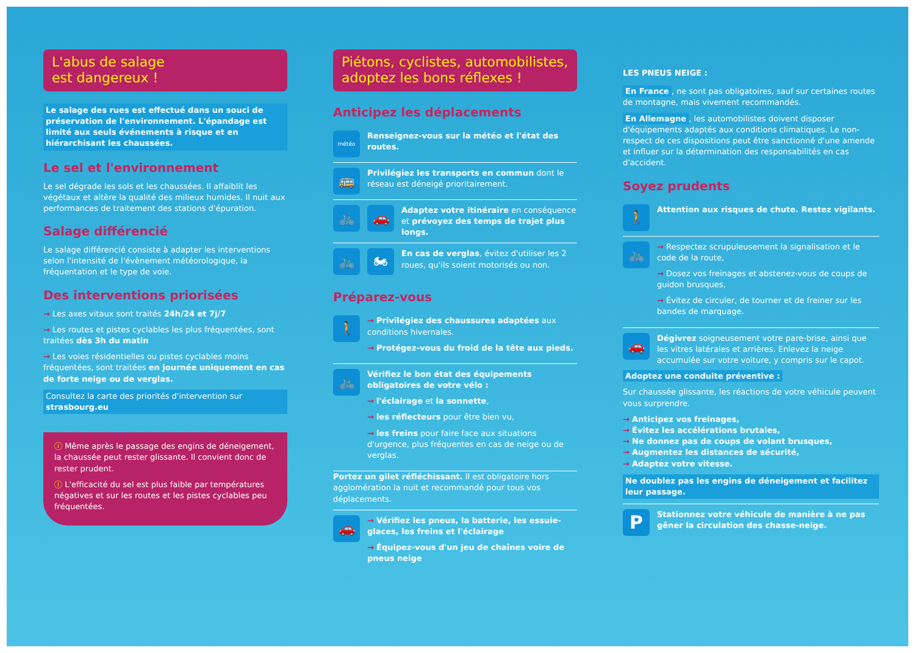L'abus de salage
est dangereux !
Le salage des rues est effectué dans un souci de préservation de l'environnement. L'épandage est limité aux seuls événements à risque et en hiérarchisant les chaussées.
Le sel et l'environnement
Le sel dégrade les sols et les chaussées. Il affaiblit les végétaux et altère la qualité des milieux humides. Il nuit aux performances de traitement des stations d'épuration.
Salage différencié
Le salage différencié consiste à adapter les interventions selon l'intensité de l'évènement météorologique, la fréquentation et le type de voie.
Des interventions priorisées
→ Les axes vitaux sont traités 24h/24 et 7j/7
→ Les routes et pistes cyclables les plus fréquentées, sont traitées dès 3h du matin
→ Les voies résidentielles ou pistes cyclables moins fréquentées, sont traitées en journée uniquement en cas de forte neige ou de verglas.
Consultez la carte des priorités d'intervention sur strasbourg.eu
ⓘ Même après le passage des engins de déneigement, la chaussée peut rester glissante. Il convient donc de rester prudent.
ⓘ L'efficacité du sel est plus faible par températures négatives et sur les routes et les pistes cyclables peu fréquentées.
Piétons, cyclistes, automobilistes,
adoptez les bons réflexes !
Anticipez les déplacements
météo
Renseignez-vous sur la météo et l'état des routes.
🚌
Privilégiez les transports en commun dont le réseau est déneigé prioritairement.
🚲 🚗
Adaptez votre itinéraire en conséquence et prévoyez des temps de trajet plus longs.
🚲 🏍
En cas de verglas, évitez d'utiliser les 2 roues, qu'ils soient motorisés ou non.
Préparez-vous
🚶
→ Privilégiez des chaussures adaptées aux conditions hivernales.
→ Protégez-vous du froid de la tête aux pieds.
🚲
Vérifiez le bon état des équipements obligatoires de votre vélo :
→ l'éclairage et la sonnette,
→ les réflecteurs pour être bien vu,
→ les freins pour faire face aux situations d'urgence, plus fréquentes en cas de neige ou de verglas.
Portez un gilet réfléchissant. Il est obligatoire hors agglomération la nuit et recommandé pour tous vos déplacements.
🚗
→ Vérifiez les pneus, la batterie, les essuie-glaces, les freins et l'éclairage
→ Équipez-vous d'un jeu de chaînes voire de pneus neige
LES PNEUS NEIGE :
En France, ne sont pas obligatoires, sauf sur certaines routes de montagne, mais vivement recommandés.
En Allemagne, les automobilistes doivent disposer d'équipements adaptés aux conditions climatiques. Le non-respect de ces dispositions peut être sanctionné d'une amende et influer sur la détermination des responsabilités en cas d'accident.
Soyez prudents
🚶
Attention aux risques de chute. Restez vigilants.
🚲
→ Respectez scrupuleusement la signalisation et le code de la route,
→ Dosez vos freinages et abstenez-vous de coups de guidon brusques,
→ Évitez de circuler, de tourner et de freiner sur les bandes de marquage.
🚗
Dégivrez soigneusement votre pare-brise, ainsi que les vitres latérales et arrières. Enlevez la neige accumulée sur votre voiture, y compris sur le capot.
Adoptez une conduite préventive :
Sur chaussée glissante, les réactions de votre véhicule peuvent vous surprendre.
→ Anticipez vos freinages,
→ Évitez les accélérations brutales,
→ Ne donnez pas de coups de volant brusques,
→ Augmentez les distances de sécurité,
→ Adaptez votre vitesse.
Ne doublez pas les engins de déneigement et facilitez leur passage.
P
Stationnez votre véhicule de manière à ne pas gêner la circulation des chasse-neige.